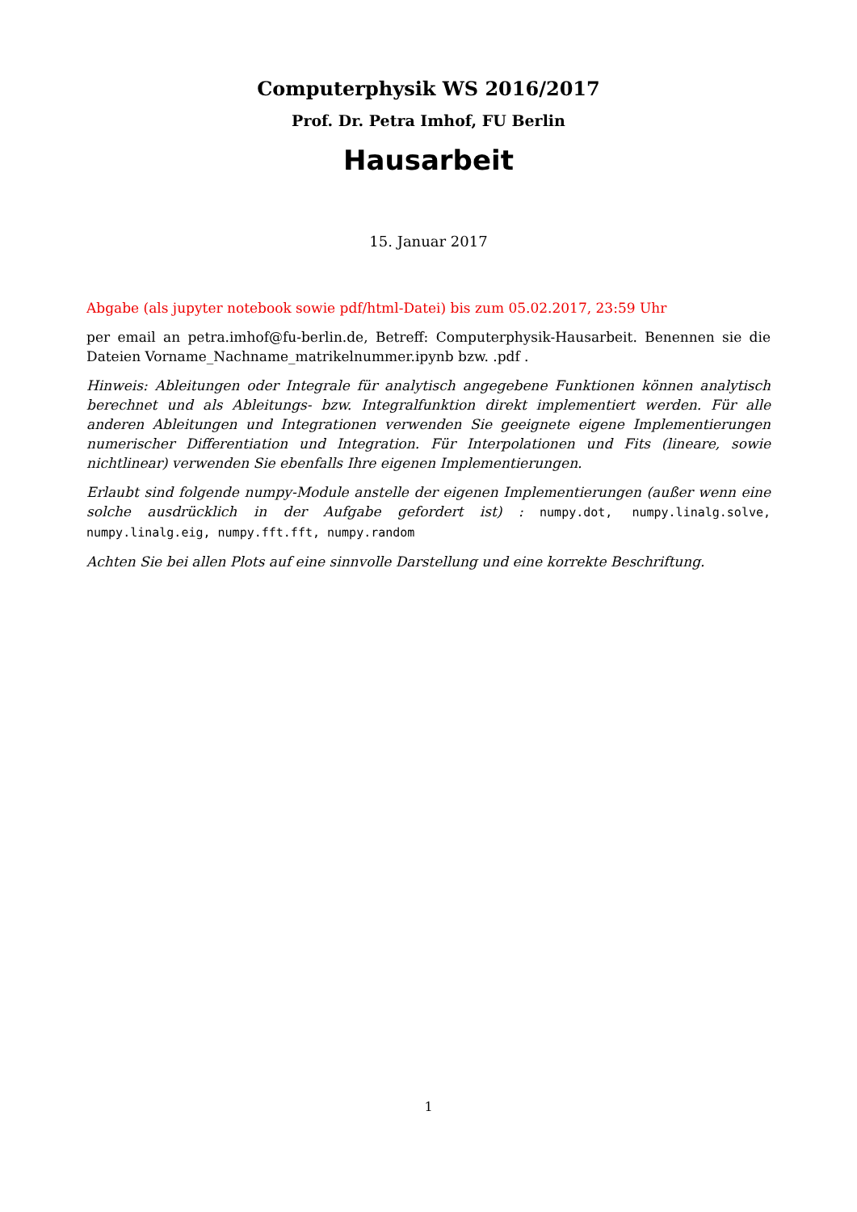Computerphysik WS 2016/2017
Prof. Dr. Petra Imhof, FU Berlin
Hausarbeit
15. Januar 2017
Abgabe (als jupyter notebook sowie pdf/html-Datei) bis zum 05.02.2017, 23:59 Uhr
per email an petra.imhof@fu-berlin.de, Betreff: Computerphysik-Hausarbeit. Benennen sie die Dateien Vorname_Nachname_matrikelnummer.ipynb bzw. .pdf .
Hinweis: Ableitungen oder Integrale für analytisch angegebene Funktionen können analytisch berechnet und als Ableitungs- bzw. Integralfunktion direkt implementiert werden. Für alle anderen Ableitungen und Integrationen verwenden Sie geeignete eigene Implementierungen numerischer Differentiation und Integration. Für Interpolationen und Fits (lineare, sowie nichtlinear) verwenden Sie ebenfalls Ihre eigenen Implementierungen.
Erlaubt sind folgende numpy-Module anstelle der eigenen Implementierungen (außer wenn eine solche ausdrücklich in der Aufgabe gefordert ist) : numpy.dot, numpy.linalg.solve, numpy.linalg.eig, numpy.fft.fft, numpy.random
Achten Sie bei allen Plots auf eine sinnvolle Darstellung und eine korrekte Beschriftung.
1